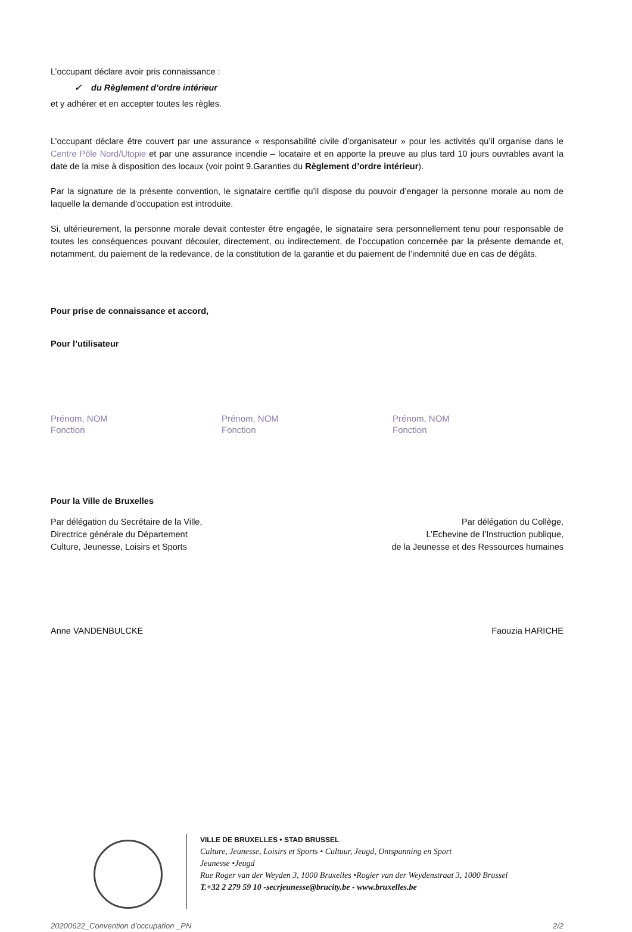L’occupant déclare avoir pris connaissance :
✓ du Règlement d’ordre intérieur
et y adhérer et en accepter toutes les règles.
L’occupant déclare être couvert par une assurance « responsabilité civile d’organisateur » pour les activités qu’il organise dans le Centre Pôle Nord/Utopie et par une assurance incendie – locataire et en apporte la preuve au plus tard 10 jours ouvrables avant la date de la mise à disposition des locaux (voir point 9.Garanties du Règlement d’ordre intérieur).
Par la signature de la présente convention, le signataire certifie qu’il dispose du pouvoir d’engager la personne morale au nom de laquelle la demande d’occupation est introduite.
Si, ultérieurement, la personne morale devait contester être engagée, le signataire sera personnellement tenu pour responsable de toutes les conséquences pouvant découler, directement, ou indirectement, de l’occupation concernée par la présente demande et, notamment, du paiement de la redevance, de la constitution de la garantie et du paiement de l’indemnité due en cas de dégâts.
Pour prise de connaissance et accord,
Pour l’utilisateur
Prénom, NOM
Fonction
Prénom, NOM
Fonction
Prénom, NOM
Fonction
Pour la Ville de Bruxelles
Par délégation du Secrétaire de la Ville,
Directrice générale du Département
Culture, Jeunesse, Loisirs et Sports
Par délégation du Collège,
L’Echevine de l’Instruction publique,
de la Jeunesse et des Ressources humaines
Anne VANDENBULCKE Faouzia HARICHE
VILLE DE BRUXELLES • STAD BRUSSEL
Culture, Jeunesse, Loisirs et Sports • Cultuur, Jeugd, Ontspanning en Sport
Jeunesse •Jeugd
Rue Roger van der Weyden 3, 1000 Bruxelles •Rogier van der Weydenstraat 3, 1000 Brussel
T.+32 2 279 59 10 -secrjeunesse@brucity.be - www.bruxelles.be
20200622_Convention d’occupation _PN 2/2